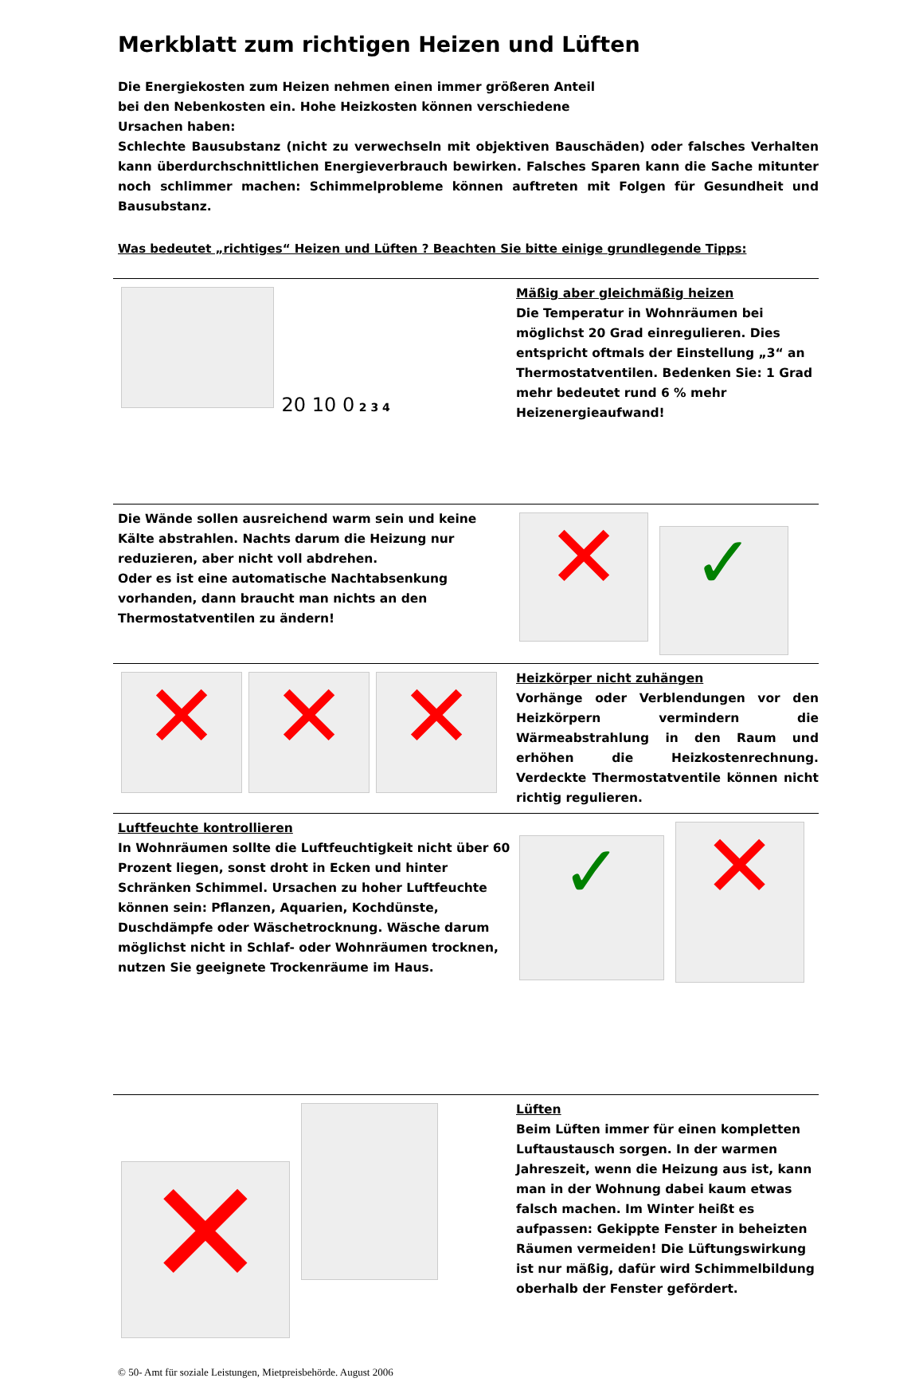Merkblatt zum richtigen Heizen und Lüften
Die Energiekosten zum Heizen nehmen einen immer größeren Anteil bei den Nebenkosten ein. Hohe Heizkosten können verschiedene Ursachen haben:
Schlechte Bausubstanz (nicht zu verwechseln mit objektiven Bauschäden) oder falsches Verhalten kann überdurchschnittlichen Energieverbrauch bewirken. Falsches Sparen kann die Sache mitunter noch schlimmer machen: Schimmelprobleme können auftreten mit Folgen für Gesundheit und Bausubstanz.
Was bedeutet „richtiges“ Heizen und Lüften ? Beachten Sie bitte einige grundlegende Tipps:
20 10 0 2 3 4
Mäßig aber gleichmäßig heizen
Die Temperatur in Wohnräumen bei möglichst 20 Grad einregulieren. Dies entspricht oftmals der Einstellung „3“ an Thermostatventilen. Bedenken Sie: 1 Grad mehr bedeutet rund 6 % mehr Heizenergieaufwand!
Die Wände sollen ausreichend warm sein und keine Kälte abstrahlen. Nachts darum die Heizung nur reduzieren, aber nicht voll abdrehen.
Oder es ist eine automatische Nachtabsenkung vorhanden, dann braucht man nichts an den Thermostatventilen zu ändern!
✕ ✓
✕ ✕ ✕
Heizkörper nicht zuhängen
Vorhänge oder Verblendungen vor den Heizkörpern vermindern die Wärmeabstrahlung in den Raum und erhöhen die Heizkostenrechnung. Verdeckte Thermostatventile können nicht richtig regulieren.
Luftfeuchte kontrollieren
In Wohnräumen sollte die Luftfeuchtigkeit nicht über 60 Prozent liegen, sonst droht in Ecken und hinter Schränken Schimmel. Ursachen zu hoher Luftfeuchte können sein: Pflanzen, Aquarien, Kochdünste, Duschdämpfe oder Wäschetrocknung. Wäsche darum möglichst nicht in Schlaf- oder Wohnräumen trocknen, nutzen Sie geeignete Trockenräume im Haus.
✓ ✕
✕
Lüften
Beim Lüften immer für einen kompletten Luftaustausch sorgen. In der warmen Jahreszeit, wenn die Heizung aus ist, kann man in der Wohnung dabei kaum etwas falsch machen. Im Winter heißt es aufpassen: Gekippte Fenster in beheizten Räumen vermeiden! Die Lüftungswirkung ist nur mäßig, dafür wird Schimmelbildung oberhalb der Fenster gefördert.
© 50- Amt für soziale Leistungen, Mietpreisbehörde. August 2006